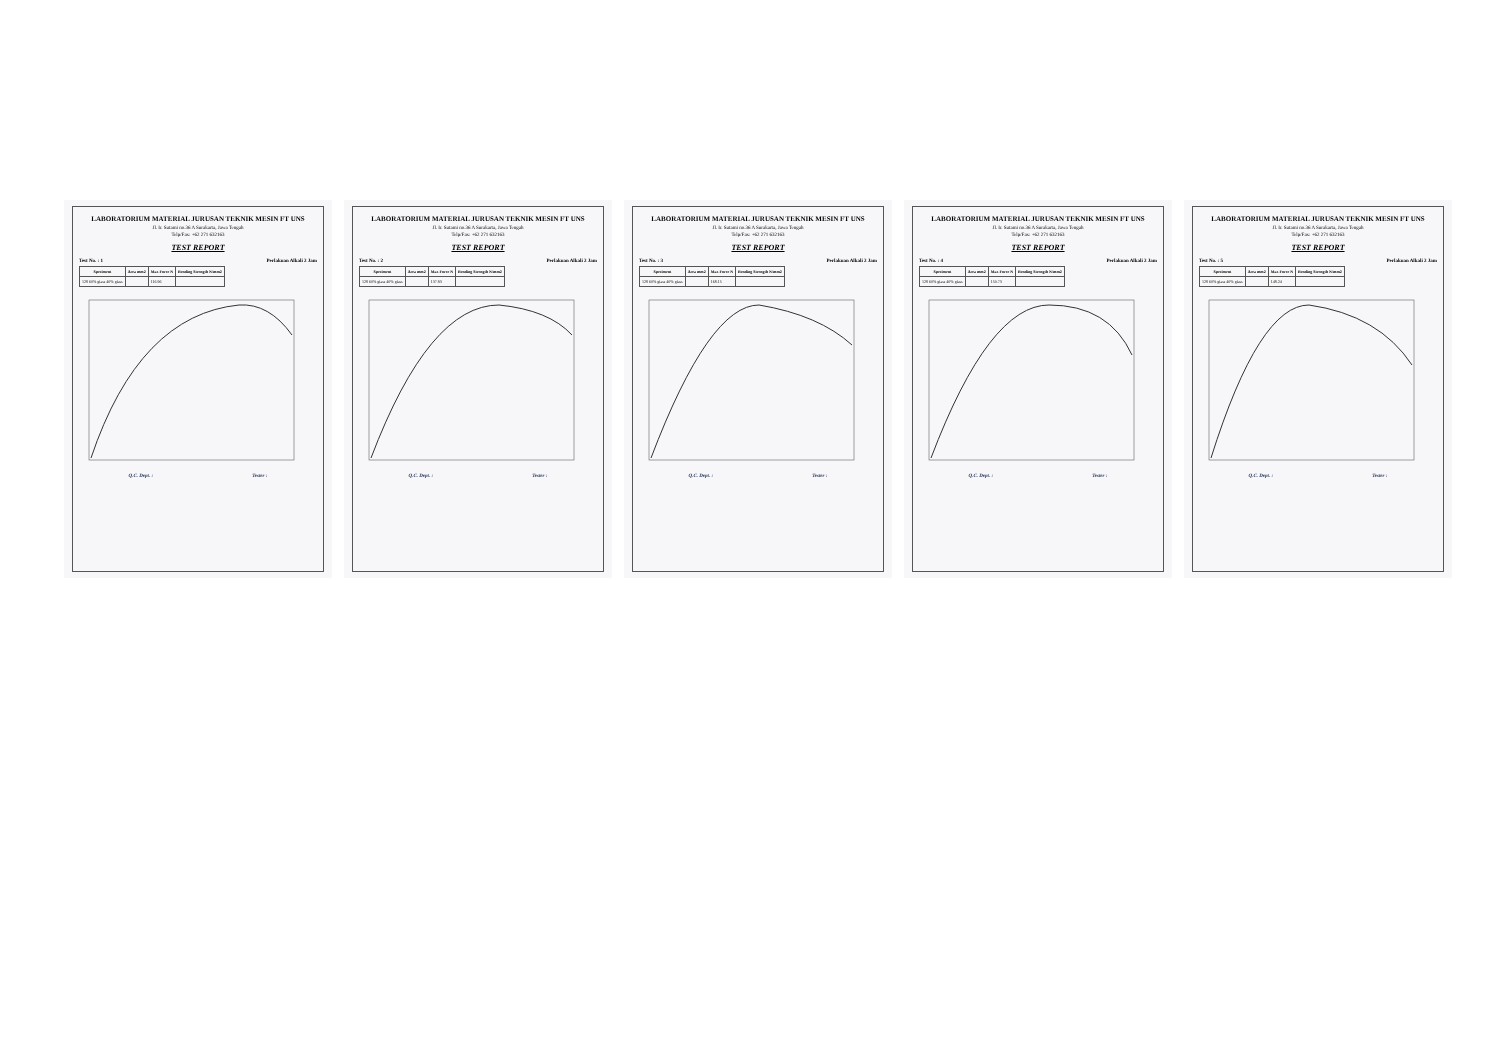LABORATORIUM MATERIAL JURUSAN TEKNIK MESIN FT UNS
Jl. Ir. Sutami no.36 A Surakarta, Jawa Tengah
Telp/Fax: +62 271 632163
TEST REPORT
Test No. : 1 Perlakuan Alkali 2 Jam
| Speciment | Area mm2 | Max Force N | Bending Strength N/mm2 |
| --- | --- | --- | --- |
| 128 60% glass 40% glass | | 116.96 | |
Q.C. Dept. : Tester :
LABORATORIUM MATERIAL JURUSAN TEKNIK MESIN FT UNS
Jl. Ir. Sutami no.36 A Surakarta, Jawa Tengah
Telp/Fax: +62 271 632163
TEST REPORT
Test No. : 2 Perlakuan Alkali 2 Jam
| Speciment | Area mm2 | Max Force N | Bending Strength N/mm2 |
| --- | --- | --- | --- |
| 128 60% glass 40% glass | | 137.93 | |
Q.C. Dept. : Tester :
LABORATORIUM MATERIAL JURUSAN TEKNIK MESIN FT UNS
Jl. Ir. Sutami no.36 A Surakarta, Jawa Tengah
Telp/Fax: +62 271 632163
TEST REPORT
Test No. : 3 Perlakuan Alkali 2 Jam
| Speciment | Area mm2 | Max Force N | Bending Strength N/mm2 |
| --- | --- | --- | --- |
| 128 60% glass 40% glass | | 168.15 | |
Q.C. Dept. : Tester :
LABORATORIUM MATERIAL JURUSAN TEKNIK MESIN FT UNS
Jl. Ir. Sutami no.36 A Surakarta, Jawa Tengah
Telp/Fax: +62 271 632163
TEST REPORT
Test No. : 4 Perlakuan Alkali 2 Jam
| Speciment | Area mm2 | Max Force N | Bending Strength N/mm2 |
| --- | --- | --- | --- |
| 128 60% glass 40% glass | | 150.73 | |
Q.C. Dept. : Tester :
LABORATORIUM MATERIAL JURUSAN TEKNIK MESIN FT UNS
Jl. Ir. Sutami no.36 A Surakarta, Jawa Tengah
Telp/Fax: +62 271 632163
TEST REPORT
Test No. : 5 Perlakuan Alkali 2 Jam
| Speciment | Area mm2 | Max Force N | Bending Strength N/mm2 |
| --- | --- | --- | --- |
| 128 60% glass 40% glass | | 148.24 | |
Q.C. Dept. : Tester :